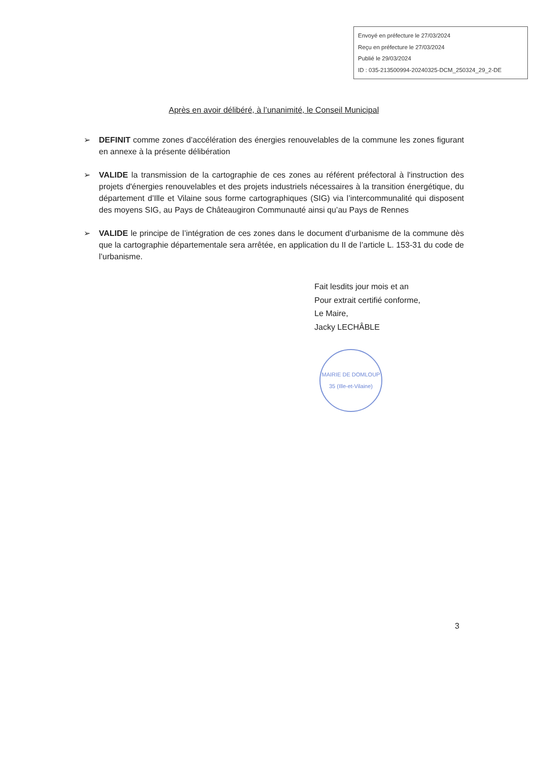Envoyé en préfecture le 27/03/2024
Reçu en préfecture le 27/03/2024
Publié le 29/03/2024
ID : 035-213500994-20240325-DCM_250324_29_2-DE
Après en avoir délibéré, à l’unanimité, le Conseil Municipal
➢ DEFINIT comme zones d’accélération des énergies renouvelables de la commune les zones figurant en annexe à la présente délibération
➢ VALIDE la transmission de la cartographie de ces zones au référent préfectoral à l'instruction des projets d'énergies renouvelables et des projets industriels nécessaires à la transition énergétique, du département d’Ille et Vilaine sous forme cartographiques (SIG) via l’intercommunalité qui disposent des moyens SIG, au Pays de Châteaugiron Communauté ainsi qu’au Pays de Rennes
➢ VALIDE le principe de l’intégration de ces zones dans le document d’urbanisme de la commune dès que la cartographie départementale sera arrêtée, en application du II de l’article L. 153-31 du code de l’urbanisme.
Fait lesdits jour mois et an
Pour extrait certifié conforme,
Le Maire,
Jacky LECHÂBLE
MAIRIE DE DOMLOUP
35 (Ille-et-Vilaine)
3